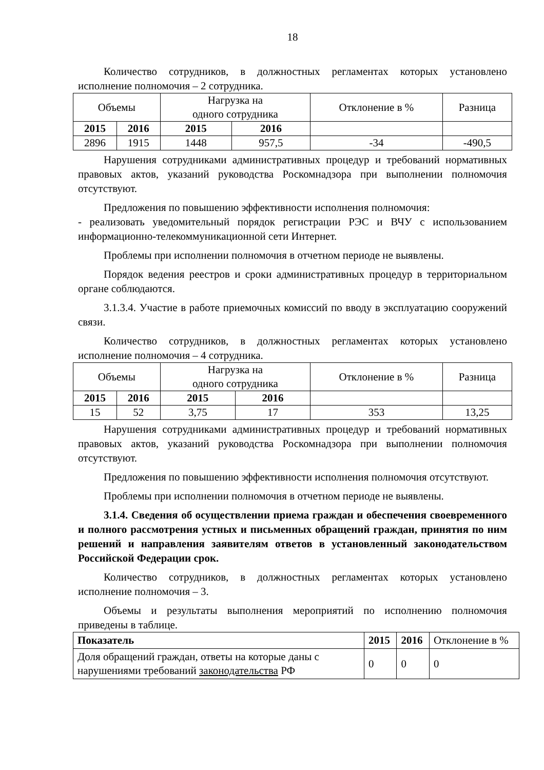18
Количество сотрудников, в должностных регламентах которых установлено исполнение полномочия – 2 сотрудника.
| Объемы | | Нагрузка на одного сотрудника | | Отклонение в % | Разница |
| --- | --- | --- | --- | --- | --- |
| 2015 | 2016 | 2015 | 2016 | | |
| 2896 | 1915 | 1448 | 957,5 | -34 | -490,5 |
Нарушения сотрудниками административных процедур и требований нормативных правовых актов, указаний руководства Роскомнадзора при выполнении полномочия отсутствуют.
Предложения по повышению эффективности исполнения полномочия:
- реализовать уведомительный порядок регистрации РЭС и ВЧУ с использованием информационно-телекоммуникационной сети Интернет.
Проблемы при исполнении полномочия в отчетном периоде не выявлены.
Порядок ведения реестров и сроки административных процедур в территориальном органе соблюдаются.
3.1.3.4. Участие в работе приемочных комиссий по вводу в эксплуатацию сооружений связи.
Количество сотрудников, в должностных регламентах которых установлено исполнение полномочия – 4 сотрудника.
| Объемы | | Нагрузка на одного сотрудника | | Отклонение в % | Разница |
| --- | --- | --- | --- | --- | --- |
| 2015 | 2016 | 2015 | 2016 | | |
| 15 | 52 | 3,75 | 17 | 353 | 13,25 |
Нарушения сотрудниками административных процедур и требований нормативных правовых актов, указаний руководства Роскомнадзора при выполнении полномочия отсутствуют.
Предложения по повышению эффективности исполнения полномочия отсутствуют.
Проблемы при исполнении полномочия в отчетном периоде не выявлены.
3.1.4. Сведения об осуществлении приема граждан и обеспечения своевременного и полного рассмотрения устных и письменных обращений граждан, принятия по ним решений и направления заявителям ответов в установленный законодательством Российской Федерации срок.
Количество сотрудников, в должностных регламентах которых установлено исполнение полномочия – 3.
Объемы и результаты выполнения мероприятий по исполнению полномочия приведены в таблице.
| Показатель | 2015 | 2016 | Отклонение в % |
| --- | --- | --- | --- |
| Доля обращений граждан, ответы на которые даны с нарушениями требований законодательства РФ | 0 | 0 | 0 |